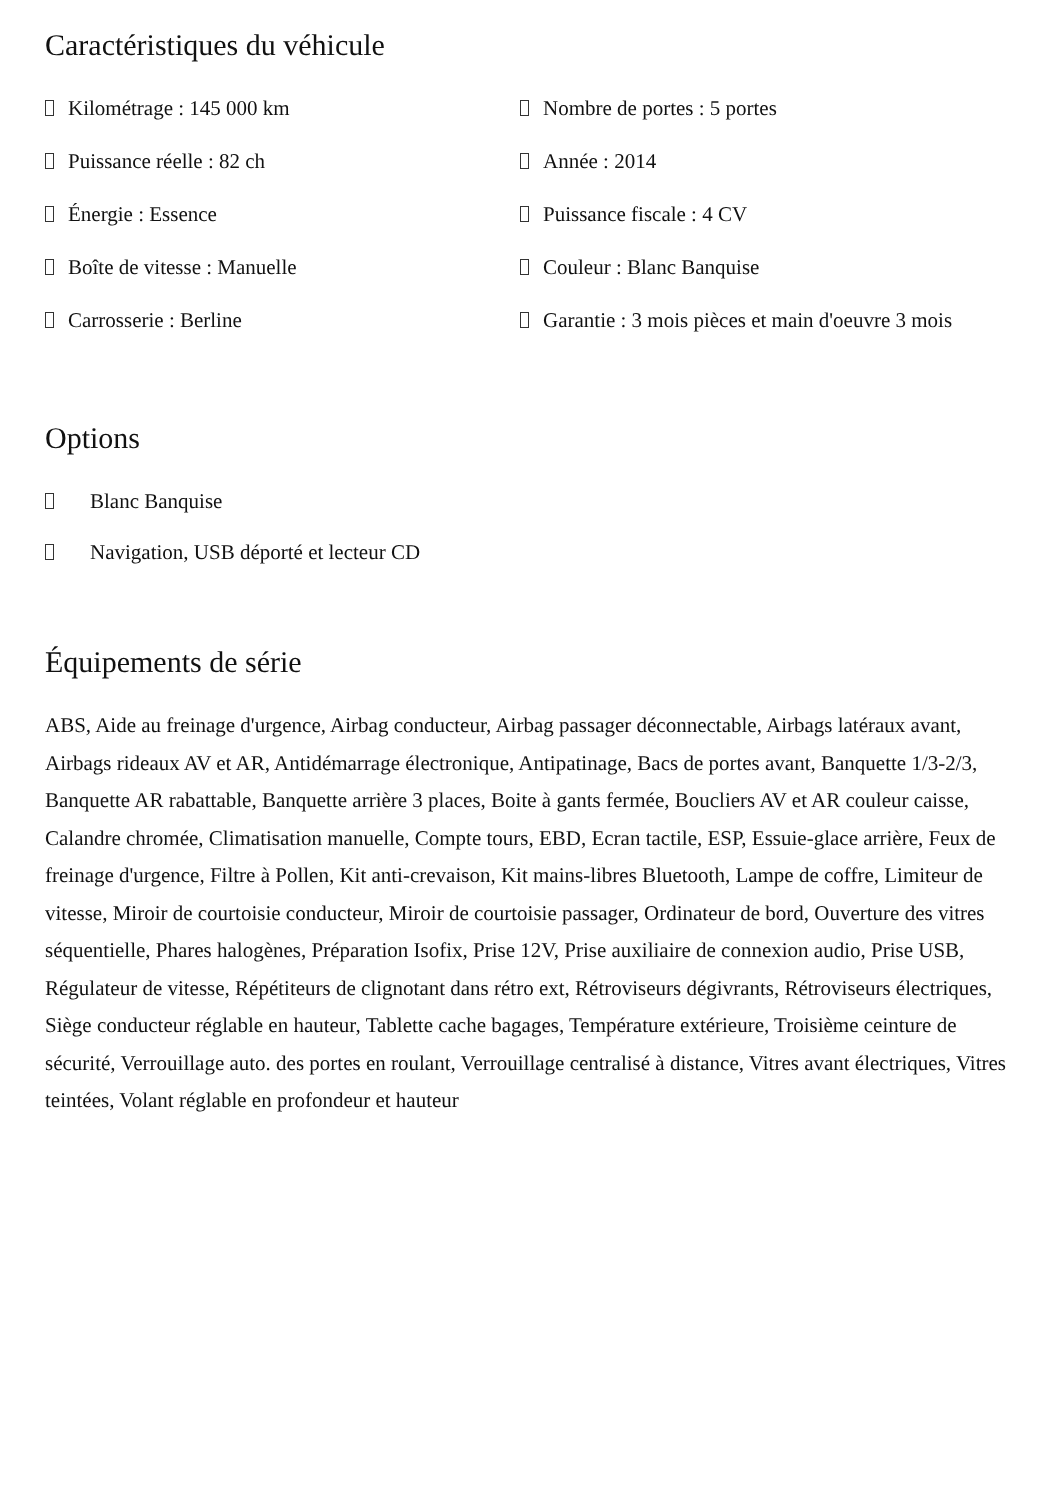Caractéristiques du véhicule
Kilométrage : 145 000 km
Nombre de portes : 5 portes
Puissance réelle : 82 ch
Année : 2014
Énergie : Essence
Puissance fiscale : 4 CV
Boîte de vitesse : Manuelle
Couleur : Blanc Banquise
Carrosserie : Berline
Garantie : 3 mois pièces et main d'oeuvre 3 mois
Options
Blanc Banquise
Navigation, USB déporté et lecteur CD
Équipements de série
ABS, Aide au freinage d'urgence, Airbag conducteur, Airbag passager déconnectable, Airbags latéraux avant, Airbags rideaux AV et AR, Antidémarrage électronique, Antipatinage, Bacs de portes avant, Banquette 1/3-2/3, Banquette AR rabattable, Banquette arrière 3 places, Boite à gants fermée, Boucliers AV et AR couleur caisse, Calandre chromée, Climatisation manuelle, Compte tours, EBD, Ecran tactile, ESP, Essuie-glace arrière, Feux de freinage d'urgence, Filtre à Pollen, Kit anti-crevaison, Kit mains-libres Bluetooth, Lampe de coffre, Limiteur de vitesse, Miroir de courtoisie conducteur, Miroir de courtoisie passager, Ordinateur de bord, Ouverture des vitres séquentielle, Phares halogènes, Préparation Isofix, Prise 12V, Prise auxiliaire de connexion audio, Prise USB, Régulateur de vitesse, Répétiteurs de clignotant dans rétro ext, Rétroviseurs dégivrants, Rétroviseurs électriques, Siège conducteur réglable en hauteur, Tablette cache bagages, Température extérieure, Troisième ceinture de sécurité, Verrouillage auto. des portes en roulant, Verrouillage centralisé à distance, Vitres avant électriques, Vitres teintées, Volant réglable en profondeur et hauteur